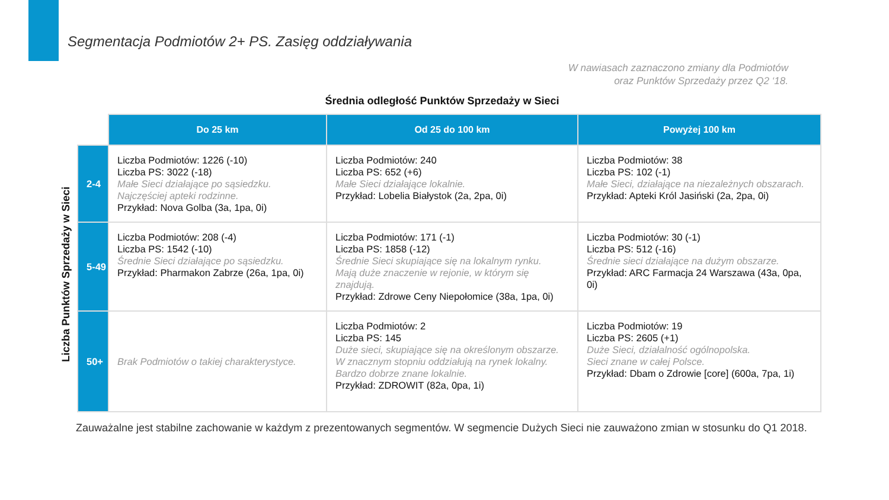Segmentacja Podmiotów 2+ PS. Zasięg oddziaływania
W nawiasach zaznaczono zmiany dla Podmiotów
oraz Punktów Sprzedaży przez Q2 ‘18.
Średnia odległość Punktów Sprzedaży w Sieci
Liczba Punktów Sprzedaży w Sieci
| | Do 25 km | Od 25 do 100 km | Powyżej 100 km |
| --- | --- | --- | --- |
| 2-4 | Liczba Podmiotów: 1226 (-10) Liczba PS: 3022 (-18) Małe Sieci działające po sąsiedzku. Najczęściej apteki rodzinne. Przykład: Nova Golba (3a, 1pa, 0i) | Liczba Podmiotów: 240 Liczba PS: 652 (+6) Małe Sieci działające lokalnie. Przykład: Lobelia Białystok (2a, 2pa, 0i) | Liczba Podmiotów: 38 Liczba PS: 102 (-1) Małe Sieci, działające na niezależnych obszarach. Przykład: Apteki Król Jasiński (2a, 2pa, 0i) |
| 5-49 | Liczba Podmiotów: 208 (-4) Liczba PS: 1542 (-10) Średnie Sieci działające po sąsiedzku. Przykład: Pharmakon Zabrze (26a, 1pa, 0i) | Liczba Podmiotów: 171 (-1) Liczba PS: 1858 (-12) Średnie Sieci skupiające się na lokalnym rynku. Mają duże znaczenie w rejonie, w którym się znajdują. Przykład: Zdrowe Ceny Niepołomice (38a, 1pa, 0i) | Liczba Podmiotów: 30 (-1) Liczba PS: 512 (-16) Średnie sieci działające na dużym obszarze. Przykład: ARC Farmacja 24 Warszawa (43a, 0pa, 0i) |
| 50+ | Brak Podmiotów o takiej charakterystyce. | Liczba Podmiotów: 2 Liczba PS: 145 Duże sieci, skupiające się na określonym obszarze. W znacznym stopniu oddziałują na rynek lokalny. Bardzo dobrze znane lokalnie. Przykład: ZDROWIT (82a, 0pa, 1i) | Liczba Podmiotów: 19 Liczba PS: 2605 (+1) Duże Sieci, działalność ogólnopolska. Sieci znane w całej Polsce. Przykład: Dbam o Zdrowie [core] (600a, 7pa, 1i) |
Zauważalne jest stabilne zachowanie w każdym z prezentowanych segmentów. W segmencie Dużych Sieci nie zauważono zmian w stosunku do Q1 2018.